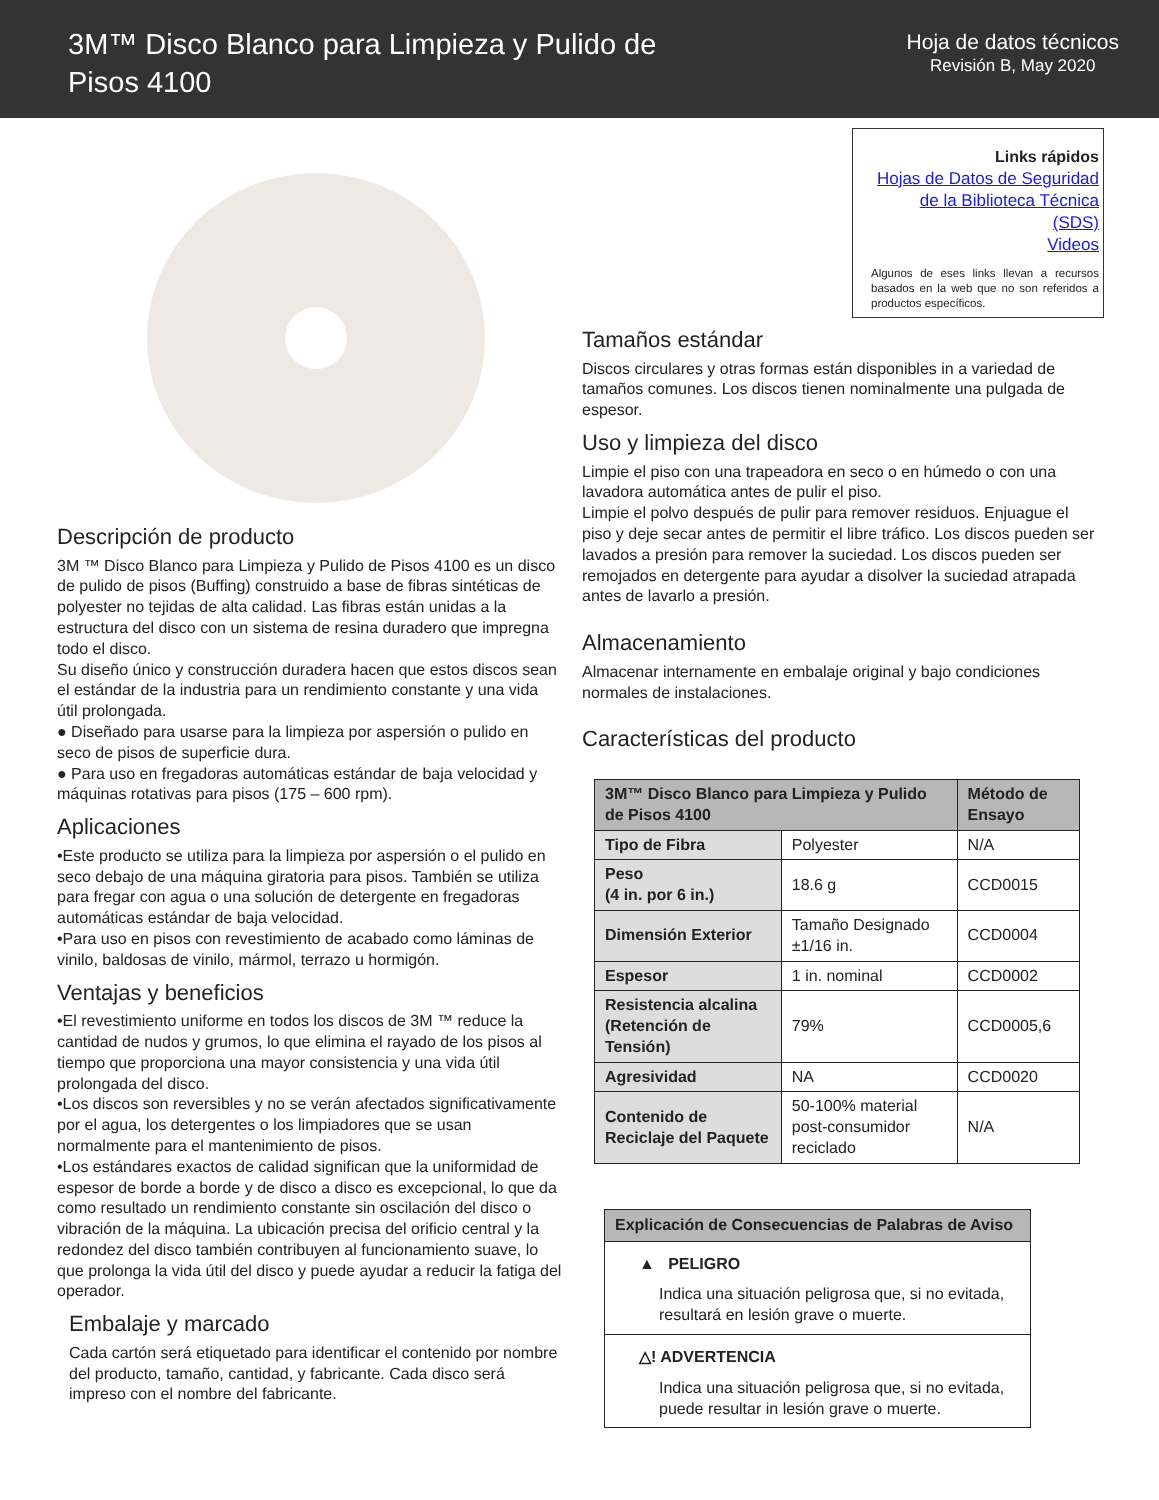3M™ Disco Blanco para Limpieza y Pulido de
Pisos 4100
Hoja de datos técnicos
Revisión B, May 2020
Descripción de producto
3M ™ Disco Blanco para Limpieza y Pulido de Pisos 4100 es un disco de pulido de pisos (Buffing) construido a base de fibras sintéticas de polyester no tejidas de alta calidad. Las fibras están unidas a la estructura del disco con un sistema de resina duradero que impregna todo el disco.
Su diseño único y construcción duradera hacen que estos discos sean el estándar de la industria para un rendimiento constante y una vida útil prolongada.
● Diseñado para usarse para la limpieza por aspersión o pulido en seco de pisos de superficie dura.
● Para uso en fregadoras automáticas estándar de baja velocidad y máquinas rotativas para pisos (175 – 600 rpm).
Aplicaciones
•Este producto se utiliza para la limpieza por aspersión o el pulido en seco debajo de una máquina giratoria para pisos. También se utiliza para fregar con agua o una solución de detergente en fregadoras automáticas estándar de baja velocidad.
•Para uso en pisos con revestimiento de acabado como láminas de vinilo, baldosas de vinilo, mármol, terrazo u hormigón.
Ventajas y beneficios
•El revestimiento uniforme en todos los discos de 3M ™ reduce la cantidad de nudos y grumos, lo que elimina el rayado de los pisos al tiempo que proporciona una mayor consistencia y una vida útil prolongada del disco.
•Los discos son reversibles y no se verán afectados significativamente por el agua, los detergentes o los limpiadores que se usan normalmente para el mantenimiento de pisos.
•Los estándares exactos de calidad significan que la uniformidad de espesor de borde a borde y de disco a disco es excepcional, lo que da como resultado un rendimiento constante sin oscilación del disco o vibración de la máquina. La ubicación precisa del orificio central y la redondez del disco también contribuyen al funcionamiento suave, lo que prolonga la vida útil del disco y puede ayudar a reducir la fatiga del operador.
Embalaje y marcado
Cada cartón será etiquetado para identificar el contenido por nombre del producto, tamaño, cantidad, y fabricante. Cada disco será impreso con el nombre del fabricante.
Links rápidos
Hojas de Datos de Seguridad de la Biblioteca Técnica (SDS)
Videos
Algunos de eses links llevan a recursos basados en la web que no son referidos a productos específicos.
Tamaños estándar
Discos circulares y otras formas están disponibles in a variedad de tamaños comunes. Los discos tienen nominalmente una pulgada de espesor.
Uso y limpieza del disco
Limpie el piso con una trapeadora en seco o en húmedo o con una lavadora automática antes de pulir el piso.
Limpie el polvo después de pulir para remover residuos. Enjuague el piso y deje secar antes de permitir el libre tráfico. Los discos pueden ser lavados a presión para remover la suciedad. Los discos pueden ser remojados en detergente para ayudar a disolver la suciedad atrapada antes de lavarlo a presión.
Almacenamiento
Almacenar internamente en embalaje original y bajo condiciones normales de instalaciones.
Características del producto
| 3M™ Disco Blanco para Limpieza y Pulido de Pisos 4100 | | Método de Ensayo |
| --- | --- | --- |
| Tipo de Fibra | Polyester | N/A |
| Peso (4 in. por 6 in.) | 18.6 g | CCD0015 |
| Dimensión Exterior | Tamaño Designado ±1/16 in. | CCD0004 |
| Espesor | 1 in. nominal | CCD0002 |
| Resistencia alcalina (Retención de Tensión) | 79% | CCD0005,6 |
| Agresividad | NA | CCD0020 |
| Contenido de Reciclaje del Paquete | 50-100% material post-consumidor reciclado | N/A |
Explicación de Consecuencias de Palabras de Aviso
▲ PELIGRO
Indica una situación peligrosa que, si no evitada, resultará en lesión grave o muerte.
△! ADVERTENCIA
Indica una situación peligrosa que, si no evitada, puede resultar in lesión grave o muerte.